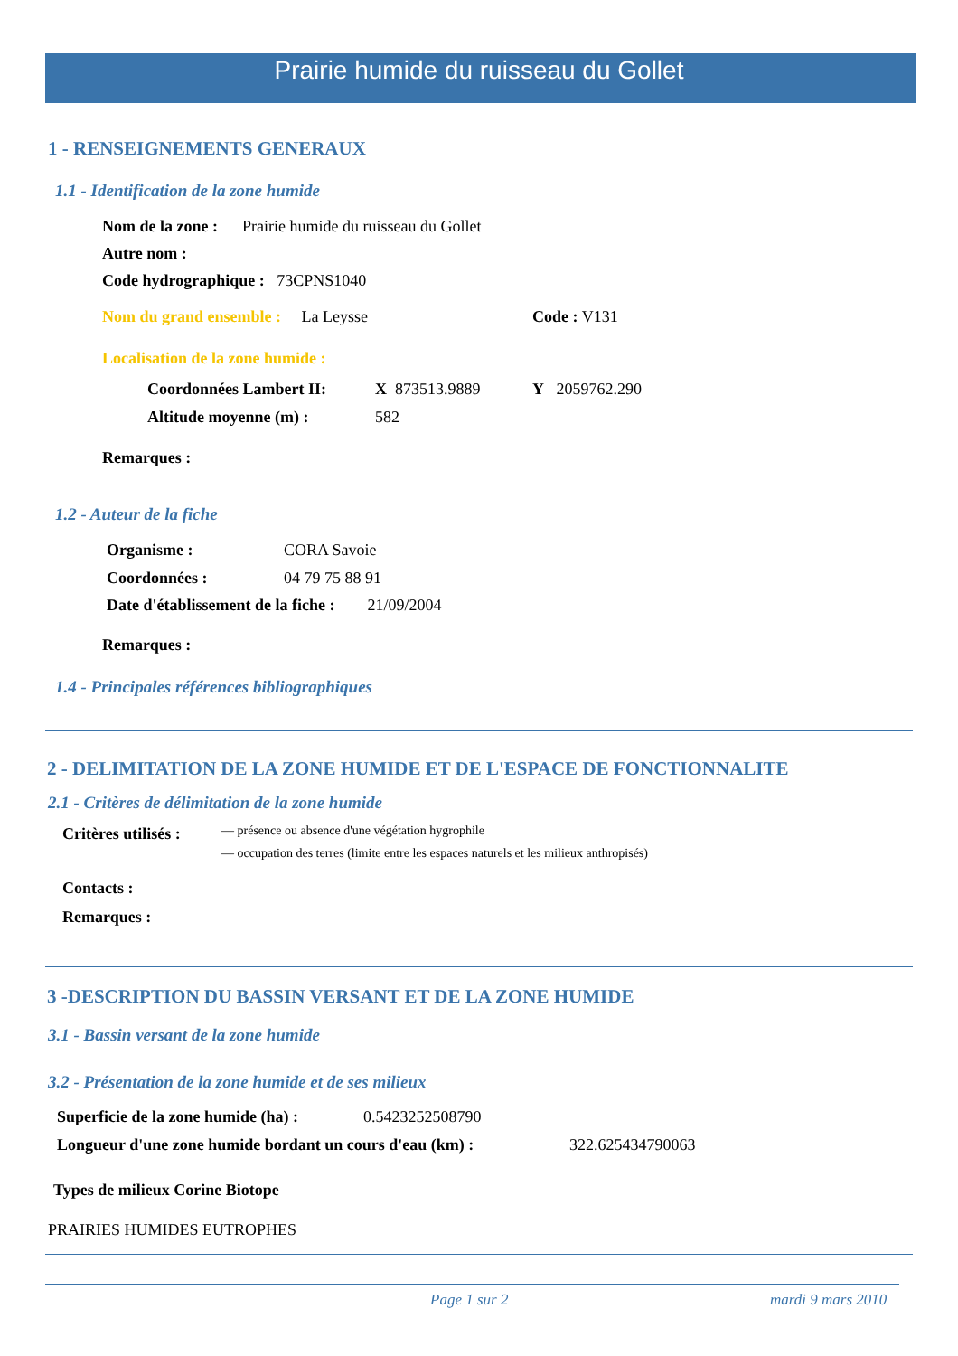Prairie humide du ruisseau du Gollet
1 - RENSEIGNEMENTS GENERAUX
1.1 - Identification de la zone humide
Nom de la zone : Prairie humide du ruisseau du Gollet
Autre nom :
Code hydrographique : 73CPNS1040
Nom du grand ensemble : La Leysse
Code : V131
Localisation de la zone humide :
Coordonnées Lambert II: X 873513.9889 Y 2059762.290
Altitude moyenne (m) : 582
Remarques :
1.2 - Auteur de la fiche
Organisme : CORA Savoie
Coordonnées : 04 79 75 88 91
Date d'établissement de la fiche : 21/09/2004
Remarques :
1.4 - Principales références bibliographiques
2 - DELIMITATION DE LA ZONE HUMIDE ET DE L'ESPACE DE FONCTIONNALITE
2.1 - Critères de délimitation de la zone humide
Critères utilisés :
— présence ou absence d'une végétation hygrophile
— occupation des terres (limite entre les espaces naturels et les milieux anthropisés)
Contacts :
Remarques :
3 -DESCRIPTION DU BASSIN VERSANT ET DE LA ZONE HUMIDE
3.1 - Bassin versant de la zone humide
3.2 - Présentation de la zone humide et de ses milieux
Superficie de la zone humide (ha) :
0.5423252508790
Longueur d'une zone humide bordant un cours d'eau (km) :
322.625434790063
Types de milieux Corine Biotope
PRAIRIES HUMIDES EUTROPHES
Page 1 sur 2 mardi 9 mars 2010